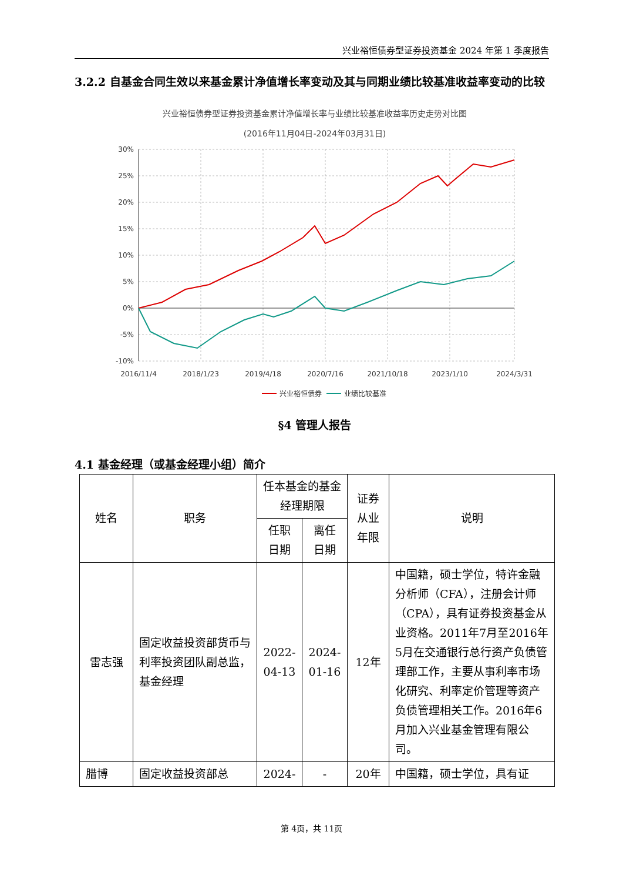兴业裕恒债券型证券投资基金 2024 年第 1 季度报告
3.2.2 自基金合同生效以来基金累计净值增长率变动及其与同期业绩比较基准收益率变动的比较
兴业裕恒债券型证券投资基金累计净值增长率与业绩比较基准收益率历史走势对比图
(2016年11月04日-2024年03月31日)
30%
25%
20%
15%
10%
5%
0%
-5%
-10%
2016/11/4
2018/1/23
2019/4/18
2020/7/16
2021/10/18
2023/1/10
2024/3/31
兴业裕恒债券
业绩比较基准
§4 管理人报告
4.1 基金经理（或基金经理小组）简介
| 姓名 | 职务 | 任本基金的基金经理期限 | | 证券从业年限 | 说明 |
| --- | --- | --- | --- | --- | --- |
| | | 任职日期 | 离任日期 | | |
| 雷志强 | 固定收益投资部货币与利率投资团队副总监，基金经理 | 2022-04-13 | 2024-01-16 | 12年 | 中国籍，硕士学位，特许金融分析师（CFA），注册会计师（CPA），具有证券投资基金从业资格。2011年7月至2016年5月在交通银行总行资产负债管理部工作，主要从事利率市场化研究、利率定价管理等资产负债管理相关工作。2016年6月加入兴业基金管理有限公司。 |
| 腊博 | 固定收益投资部总 | 2024- | - | 20年 | 中国籍，硕士学位，具有证 |
第 4页，共 11页